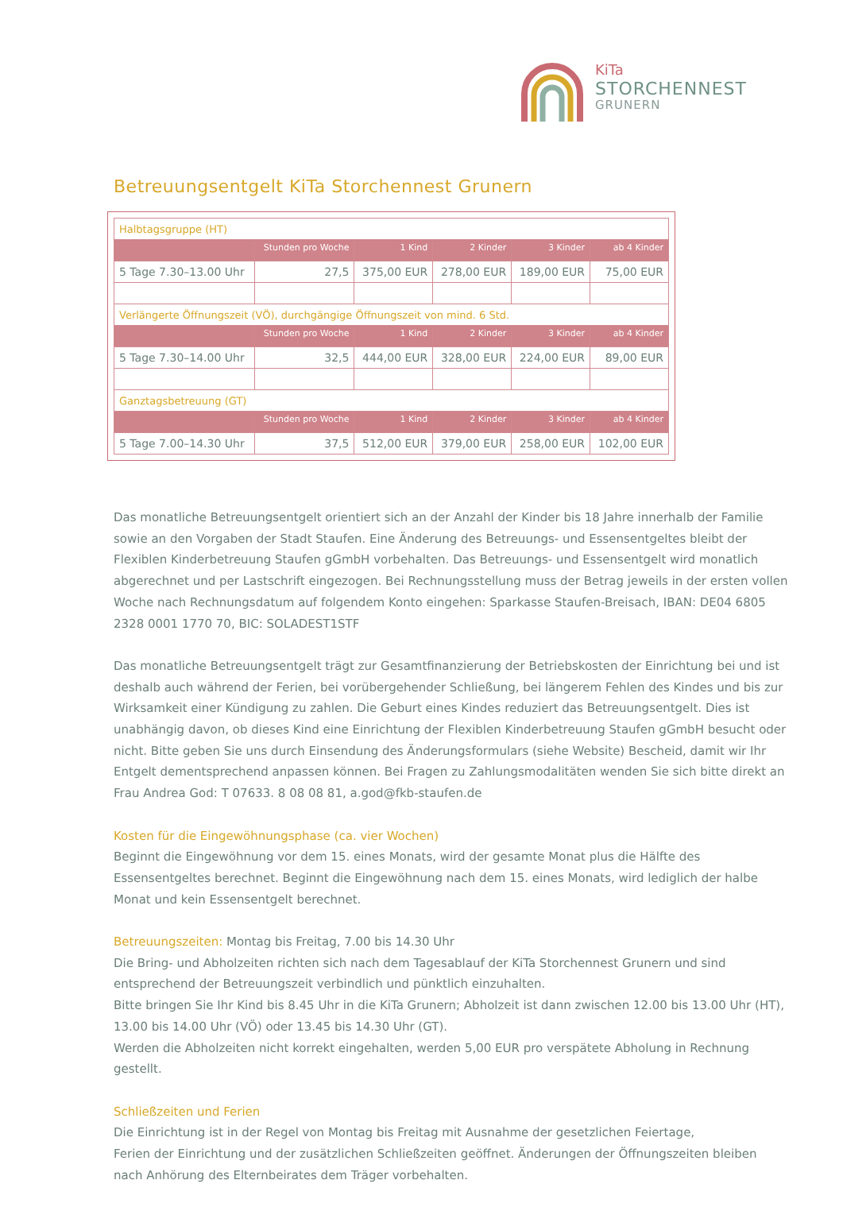KiTa
STORCHENNEST
GRUNERN
Betreuungsentgelt KiTa Storchennest Grunern
| Halbtagsgruppe (HT) | | | | | |
| | Stunden pro Woche | 1 Kind | 2 Kinder | 3 Kinder | ab 4 Kinder |
| 5 Tage 7.30–13.00 Uhr | 27,5 | 375,00 EUR | 278,00 EUR | 189,00 EUR | 75,00 EUR |
| Verlängerte Öffnungszeit (VÖ), durchgängige Öffnungszeit von mind. 6 Std. | | | | | |
| | Stunden pro Woche | 1 Kind | 2 Kinder | 3 Kinder | ab 4 Kinder |
| 5 Tage 7.30–14.00 Uhr | 32,5 | 444,00 EUR | 328,00 EUR | 224,00 EUR | 89,00 EUR |
| Ganztagsbetreuung (GT) | | | | | |
| | Stunden pro Woche | 1 Kind | 2 Kinder | 3 Kinder | ab 4 Kinder |
| 5 Tage 7.00–14.30 Uhr | 37,5 | 512,00 EUR | 379,00 EUR | 258,00 EUR | 102,00 EUR |
Das monatliche Betreuungsentgelt orientiert sich an der Anzahl der Kinder bis 18 Jahre innerhalb der Familie sowie an den Vorgaben der Stadt Staufen. Eine Änderung des Betreuungs- und Essensentgeltes bleibt der Flexiblen Kinderbetreuung Staufen gGmbH vorbehalten. Das Betreuungs- und Essensentgelt wird monatlich abgerechnet und per Lastschrift eingezogen. Bei Rechnungsstellung muss der Betrag jeweils in der ersten vollen Woche nach Rechnungsdatum auf folgendem Konto eingehen: Sparkasse Staufen-Breisach, IBAN: DE04 6805 2328 0001 1770 70, BIC: SOLADEST1STF
Das monatliche Betreuungsentgelt trägt zur Gesamtfinanzierung der Betriebskosten der Einrichtung bei und ist deshalb auch während der Ferien, bei vorübergehender Schließung, bei längerem Fehlen des Kindes und bis zur Wirksamkeit einer Kündigung zu zahlen. Die Geburt eines Kindes reduziert das Betreuungsentgelt. Dies ist unabhängig davon, ob dieses Kind eine Einrichtung der Flexiblen Kinderbetreuung Staufen gGmbH besucht oder nicht. Bitte geben Sie uns durch Einsendung des Änderungsformulars (siehe Website) Bescheid, damit wir Ihr Entgelt dementsprechend anpassen können. Bei Fragen zu Zahlungsmodalitäten wenden Sie sich bitte direkt an Frau Andrea God: T 07633. 8 08 08 81, a.god@fkb-staufen.de
Kosten für die Eingewöhnungsphase (ca. vier Wochen)
Beginnt die Eingewöhnung vor dem 15. eines Monats, wird der gesamte Monat plus die Hälfte des Essensentgeltes berechnet. Beginnt die Eingewöhnung nach dem 15. eines Monats, wird lediglich der halbe Monat und kein Essensentgelt berechnet.
Betreuungszeiten: Montag bis Freitag, 7.00 bis 14.30 Uhr
Die Bring- und Abholzeiten richten sich nach dem Tagesablauf der KiTa Storchennest Grunern und sind entsprechend der Betreuungszeit verbindlich und pünktlich einzuhalten.
Bitte bringen Sie Ihr Kind bis 8.45 Uhr in die KiTa Grunern; Abholzeit ist dann zwischen 12.00 bis 13.00 Uhr (HT), 13.00 bis 14.00 Uhr (VÖ) oder 13.45 bis 14.30 Uhr (GT).
Werden die Abholzeiten nicht korrekt eingehalten, werden 5,00 EUR pro verspätete Abholung in Rechnung gestellt.
Schließzeiten und Ferien
Die Einrichtung ist in der Regel von Montag bis Freitag mit Ausnahme der gesetzlichen Feiertage,
Ferien der Einrichtung und der zusätzlichen Schließzeiten geöffnet. Änderungen der Öffnungszeiten bleiben nach Anhörung des Elternbeirates dem Träger vorbehalten.